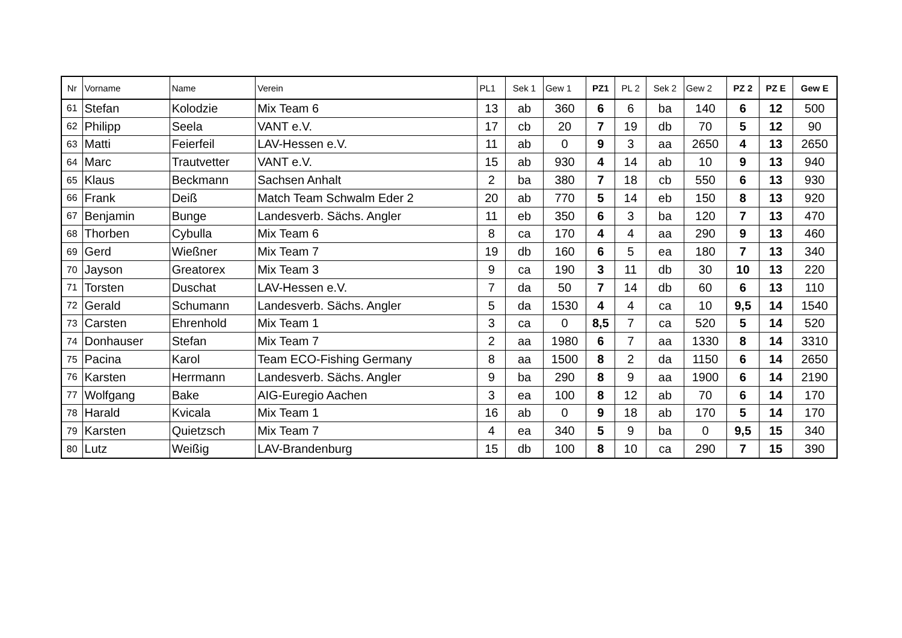| Nr | Vorname | Name | Verein | PL1 | Sek 1 | Gew 1 | PZ1 | PL 2 | Sek 2 | Gew 2 | PZ 2 | PZ E | Gew E |
| --- | --- | --- | --- | --- | --- | --- | --- | --- | --- | --- | --- | --- | --- |
| 61 | Stefan | Kolodzie | Mix Team 6 | 13 | ab | 360 | 6 | 6 | ba | 140 | 6 | 12 | 500 |
| 62 | Philipp | Seela | VANT e.V. | 17 | cb | 20 | 7 | 19 | db | 70 | 5 | 12 | 90 |
| 63 | Matti | Feierfeil | LAV-Hessen e.V. | 11 | ab | 0 | 9 | 3 | aa | 2650 | 4 | 13 | 2650 |
| 64 | Marc | Trautvetter | VANT e.V. | 15 | ab | 930 | 4 | 14 | ab | 10 | 9 | 13 | 940 |
| 65 | Klaus | Beckmann | Sachsen Anhalt | 2 | ba | 380 | 7 | 18 | cb | 550 | 6 | 13 | 930 |
| 66 | Frank | Deiß | Match Team Schwalm Eder 2 | 20 | ab | 770 | 5 | 14 | eb | 150 | 8 | 13 | 920 |
| 67 | Benjamin | Bunge | Landesverb. Sächs. Angler | 11 | eb | 350 | 6 | 3 | ba | 120 | 7 | 13 | 470 |
| 68 | Thorben | Cybulla | Mix Team 6 | 8 | ca | 170 | 4 | 4 | aa | 290 | 9 | 13 | 460 |
| 69 | Gerd | Wießner | Mix Team 7 | 19 | db | 160 | 6 | 5 | ea | 180 | 7 | 13 | 340 |
| 70 | Jayson | Greatorex | Mix Team 3 | 9 | ca | 190 | 3 | 11 | db | 30 | 10 | 13 | 220 |
| 71 | Torsten | Duschat | LAV-Hessen e.V. | 7 | da | 50 | 7 | 14 | db | 60 | 6 | 13 | 110 |
| 72 | Gerald | Schumann | Landesverb. Sächs. Angler | 5 | da | 1530 | 4 | 4 | ca | 10 | 9,5 | 14 | 1540 |
| 73 | Carsten | Ehrenhold | Mix Team 1 | 3 | ca | 0 | 8,5 | 7 | ca | 520 | 5 | 14 | 520 |
| 74 | Donhauser | Stefan | Mix Team 7 | 2 | aa | 1980 | 6 | 7 | aa | 1330 | 8 | 14 | 3310 |
| 75 | Pacina | Karol | Team ECO-Fishing Germany | 8 | aa | 1500 | 8 | 2 | da | 1150 | 6 | 14 | 2650 |
| 76 | Karsten | Herrmann | Landesverb. Sächs. Angler | 9 | ba | 290 | 8 | 9 | aa | 1900 | 6 | 14 | 2190 |
| 77 | Wolfgang | Bake | AIG-Euregio Aachen | 3 | ea | 100 | 8 | 12 | ab | 70 | 6 | 14 | 170 |
| 78 | Harald | Kvicala | Mix Team 1 | 16 | ab | 0 | 9 | 18 | ab | 170 | 5 | 14 | 170 |
| 79 | Karsten | Quietzsch | Mix Team 7 | 4 | ea | 340 | 5 | 9 | ba | 0 | 9,5 | 15 | 340 |
| 80 | Lutz | Weißig | LAV-Brandenburg | 15 | db | 100 | 8 | 10 | ca | 290 | 7 | 15 | 390 |